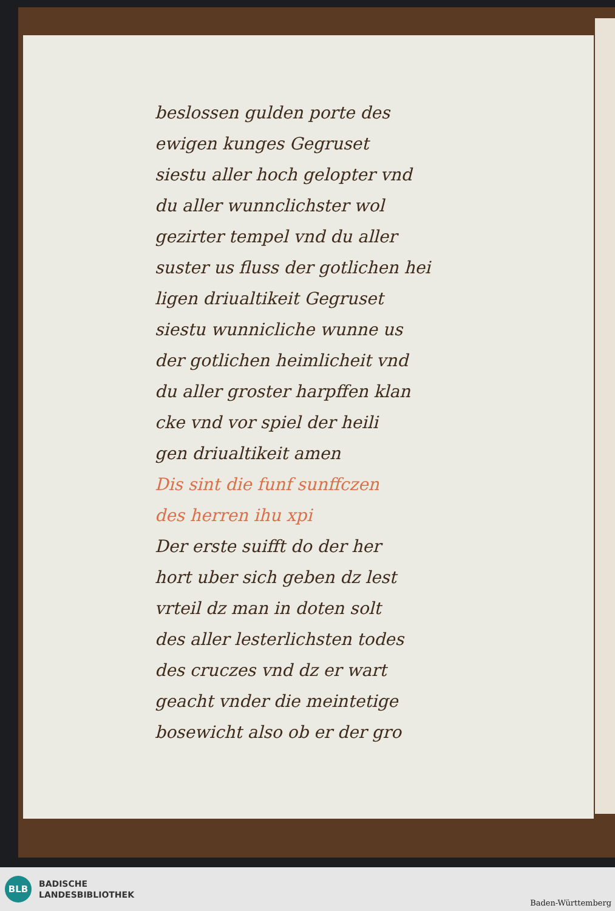beslossen gulden porte des
ewigen kunges Gegruset
siestu aller hoch gelopter vnd
du aller wunnclichster wol
gezirter tempel vnd du aller
suster us fluss der gotlichen hei
ligen driualtikeit Gegruset
siestu wunnicliche wunne us
der gotlichen heimlicheit vnd
du aller groster harpffen klan
cke vnd vor spiel der heili
gen driualtikeit amen
Dis sint die funf sunffczen
des herren ihu xpi
Der erste suifft do der her
hort uber sich geben dz lest
vrteil dz man in doten solt
des aller lesterlichsten todes
des cruczes vnd dz er wart
geacht vnder die meintetige
bosewicht also ob er der gro
BLB
BADISCHE
LANDESBIBLIOTHEK
Baden-Württemberg